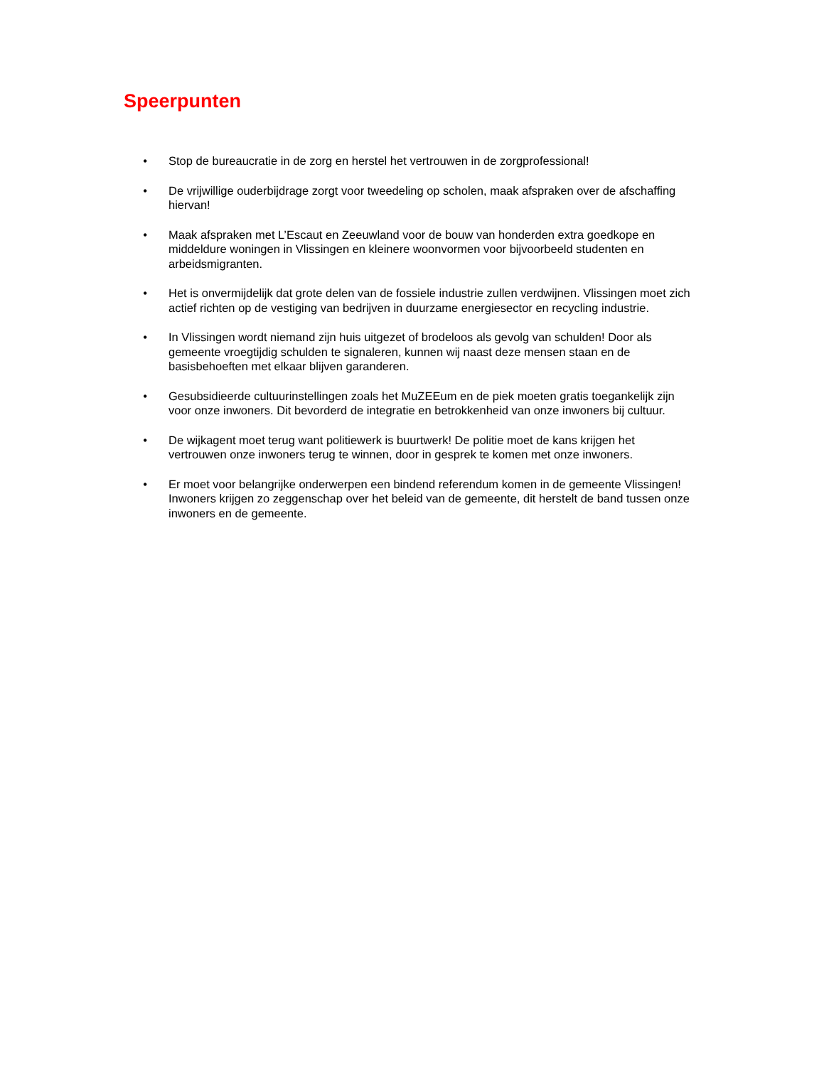Speerpunten
• Stop de bureaucratie in de zorg en herstel het vertrouwen in de zorgprofessional!
• De vrijwillige ouderbijdrage zorgt voor tweedeling op scholen, maak afspraken over de afschaffing hiervan!
• Maak afspraken met L’Escaut en Zeeuwland voor de bouw van honderden extra goedkope en middeldure woningen in Vlissingen en kleinere woonvormen voor bijvoorbeeld studenten en arbeidsmigranten.
• Het is onvermijdelijk dat grote delen van de fossiele industrie zullen verdwijnen. Vlissingen moet zich actief richten op de vestiging van bedrijven in duurzame energiesector en recycling industrie.
• In Vlissingen wordt niemand zijn huis uitgezet of brodeloos als gevolg van schulden! Door als gemeente vroegtijdig schulden te signaleren, kunnen wij naast deze mensen staan en de basisbehoeften met elkaar blijven garanderen.
• Gesubsidieerde cultuurinstellingen zoals het MuZEEum en de piek moeten gratis toegankelijk zijn voor onze inwoners. Dit bevorderd de integratie en betrokkenheid van onze inwoners bij cultuur.
• De wijkagent moet terug want politiewerk is buurtwerk! De politie moet de kans krijgen het vertrouwen onze inwoners terug te winnen, door in gesprek te komen met onze inwoners.
• Er moet voor belangrijke onderwerpen een bindend referendum komen in de gemeente Vlissingen! Inwoners krijgen zo zeggenschap over het beleid van de gemeente, dit herstelt de band tussen onze inwoners en de gemeente.